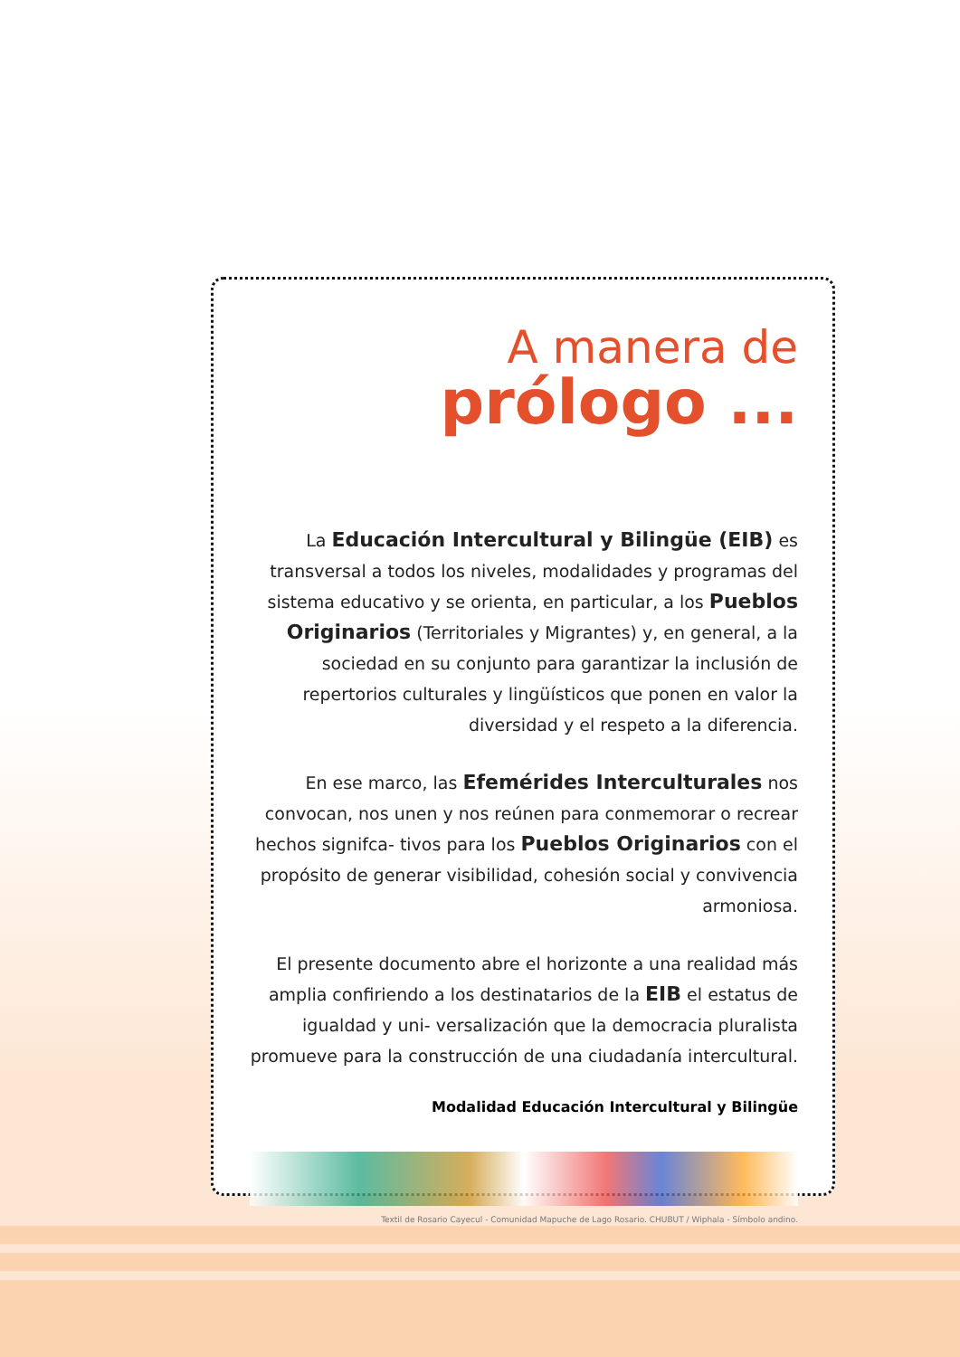A manera de
prólogo ...
La Educación Intercultural y Bilingüe (EIB) es transversal a todos los niveles, modalidades y programas del sistema educativo y se orienta, en particular, a los Pueblos Originarios (Territoriales y Migrantes) y, en general, a la sociedad en su conjunto para garantizar la inclusión de repertorios culturales y lingüísticos que ponen en valor la diversidad y el respeto a la diferencia.
En ese marco, las Efemérides Interculturales nos convocan, nos unen y nos reúnen para conmemorar o recrear hechos signifca- tivos para los Pueblos Originarios con el propósito de generar visibilidad, cohesión social y convivencia armoniosa.
El presente documento abre el horizonte a una realidad más amplia confiriendo a los destinatarios de la EIB el estatus de igualdad y uni- versalización que la democracia pluralista promueve para la construcción de una ciudadanía intercultural.
Modalidad Educación Intercultural y Bilingüe
Textil de Rosario Cayecul - Comunidad Mapuche de Lago Rosario. CHUBUT / Wiphala - Símbolo andino.